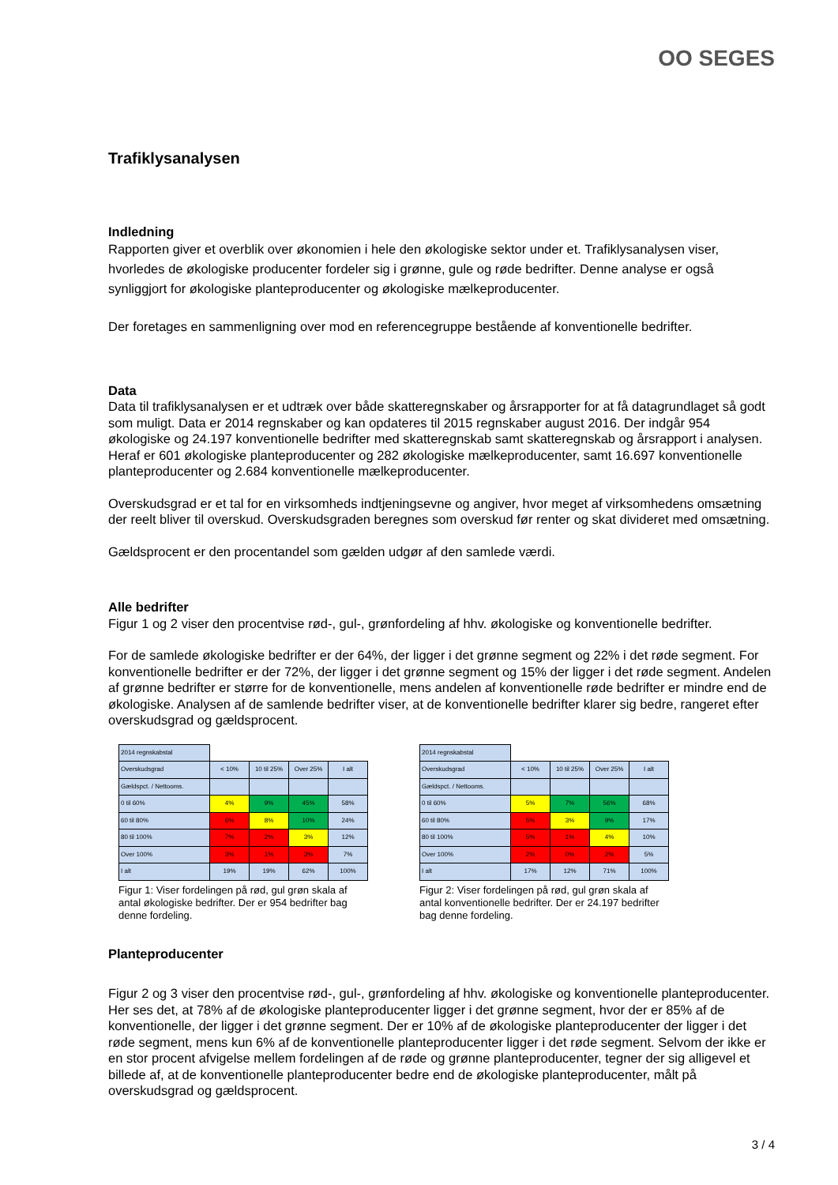OO SEGES
Trafiklysanalysen
Indledning
Rapporten giver et overblik over økonomien i hele den økologiske sektor under et. Trafiklysanalysen viser, hvorledes de økologiske producenter fordeler sig i grønne, gule og røde bedrifter. Denne analyse er også synliggjort for økologiske planteproducenter og økologiske mælkeproducenter.
Der foretages en sammenligning over mod en referencegruppe bestående af konventionelle bedrifter.
Data
Data til trafiklysanalysen er et udtræk over både skatteregnskaber og årsrapporter for at få datagrundlaget så godt som muligt. Data er 2014 regnskaber og kan opdateres til 2015 regnskaber august 2016. Der indgår 954 økologiske og 24.197 konventionelle bedrifter med skatteregnskab samt skatteregnskab og årsrapport i analysen. Heraf er 601 økologiske planteproducenter og 282 økologiske mælkeproducenter, samt 16.697 konventionelle planteproducenter og 2.684 konventionelle mælkeproducenter.
Overskudsgrad er et tal for en virksomheds indtjeningsevne og angiver, hvor meget af virksomhedens omsætning der reelt bliver til overskud. Overskudsgraden beregnes som overskud før renter og skat divideret med omsætning.
Gældsprocent er den procentandel som gælden udgør af den samlede værdi.
Alle bedrifter
Figur 1 og 2 viser den procentvise rød-, gul-, grønfordeling af hhv. økologiske og konventionelle bedrifter.
For de samlede økologiske bedrifter er der 64%, der ligger i det grønne segment og 22% i det røde segment. For konventionelle bedrifter er der 72%, der ligger i det grønne segment og 15% der ligger i det røde segment. Andelen af grønne bedrifter er større for de konventionelle, mens andelen af konventionelle røde bedrifter er mindre end de økologiske. Analysen af de samlende bedrifter viser, at de konventionelle bedrifter klarer sig bedre, rangeret efter overskudsgrad og gældsprocent.
| 2014 regnskabstal | | | | |
| Overskudsgrad | < 10% | 10 til 25% | Over 25% | I alt |
| Gældspct. / Nettooms. | | | | |
| 0 til 60% | 4% | 9% | 45% | 58% |
| 60 til 80% | 6% | 8% | 10% | 24% |
| 80 til 100% | 7% | 2% | 3% | 12% |
| Over 100% | 3% | 1% | 3% | 7% |
| I alt | 19% | 19% | 62% | 100% |
Figur 1: Viser fordelingen på rød, gul grøn skala af antal økologiske bedrifter. Der er 954 bedrifter bag denne fordeling.
| 2014 regnskabstal | | | | |
| Overskudsgrad | < 10% | 10 til 25% | Over 25% | I alt |
| Gældspct. / Nettooms. | | | | |
| 0 til 60% | 5% | 7% | 56% | 68% |
| 60 til 80% | 5% | 3% | 9% | 17% |
| 80 til 100% | 5% | 1% | 4% | 10% |
| Over 100% | 2% | 0% | 2% | 5% |
| I alt | 17% | 12% | 71% | 100% |
Figur 2: Viser fordelingen på rød, gul grøn skala af antal konventionelle bedrifter. Der er 24.197 bedrifter bag denne fordeling.
Planteproducenter
Figur 2 og 3 viser den procentvise rød-, gul-, grønfordeling af hhv. økologiske og konventionelle planteproducenter. Her ses det, at 78% af de økologiske planteproducenter ligger i det grønne segment, hvor der er 85% af de konventionelle, der ligger i det grønne segment. Der er 10% af de økologiske planteproducenter der ligger i det røde segment, mens kun 6% af de konventionelle planteproducenter ligger i det røde segment. Selvom der ikke er en stor procent afvigelse mellem fordelingen af de røde og grønne planteproducenter, tegner der sig alligevel et billede af, at de konventionelle planteproducenter bedre end de økologiske planteproducenter, målt på overskudsgrad og gældsprocent.
3 / 4